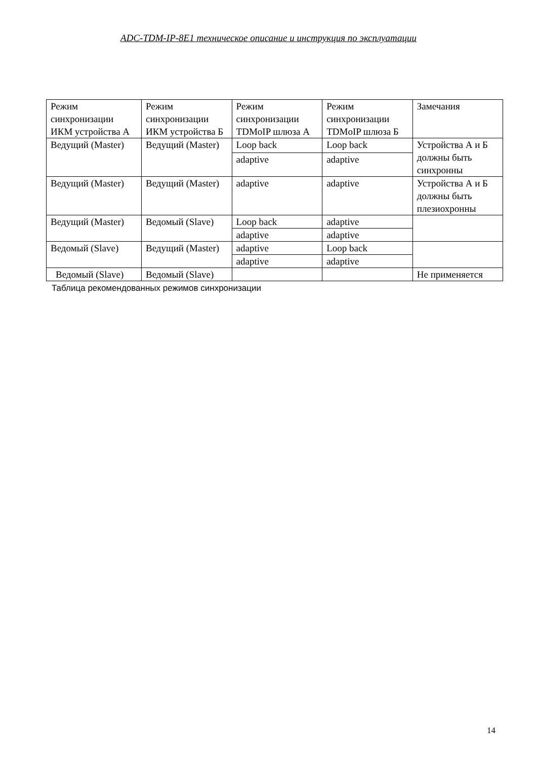ADC-TDM-IP-8E1 техническое описание и инструкция по эксплуатации
| Режим синхронизации ИКМ устройства А | Режим синхронизации ИКМ устройства Б | Режим синхронизации TDMoIP шлюза А | Режим синхронизации TDMoIP шлюза Б | Замечания |
| Ведущий (Master) | Ведущий (Master) | Loop back | Loop back | Устройства А и Б должны быть синхронны |
| | | adaptive | adaptive | |
| Ведущий (Master) | Ведущий (Master) | adaptive | adaptive | Устройства А и Б должны быть плезиохронны |
| Ведущий (Master) | Ведомый (Slave) | Loop back | adaptive | |
| | | adaptive | adaptive | |
| Ведомый (Slave) | Ведущий (Master) | adaptive | Loop back | |
| | | adaptive | adaptive | |
| Ведомый (Slave) | Ведомый (Slave) | | | Не применяется |
Таблица рекомендованных режимов синхронизации
14